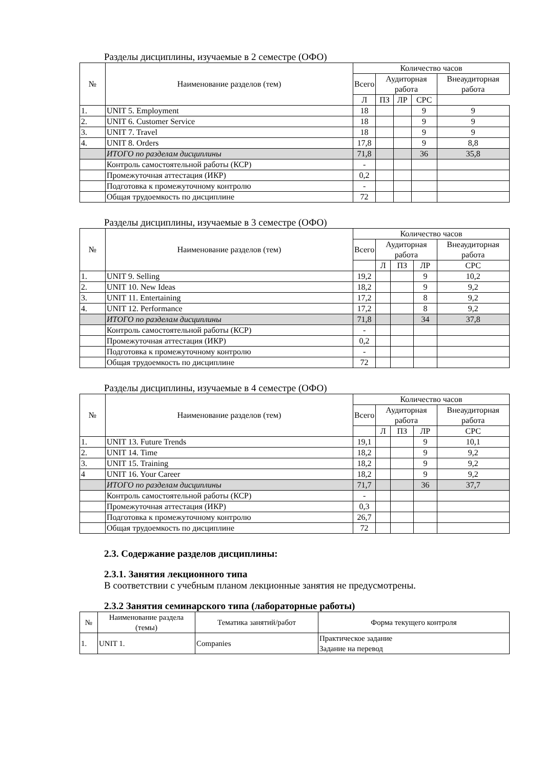Разделы дисциплины, изучаемые в 2 семестре (ОФО)
| № | Наименование разделов (тем) | Количество часов | | | | |
| --- | --- | --- | --- | --- | --- | --- |
| | | Всего | Аудиторная работа | | | Внеаудиторная работа |
| | | Л | ПЗ | ЛР | СРС | |
| 1. | UNIT 5. Employment | 18 | | | 9 | 9 |
| 2. | UNIT 6. Customer Service | 18 | | | 9 | 9 |
| 3. | UNIT 7. Travel | 18 | | | 9 | 9 |
| 4. | UNIT 8. Orders | 17,8 | | | 9 | 8,8 |
| | ИТОГО по разделам дисциплины | 71,8 | | | 36 | 35,8 |
| | Контроль самостоятельной работы (КСР) | - | | | | |
| | Промежуточная аттестация (ИКР) | 0,2 | | | | |
| | Подготовка к промежуточному контролю | - | | | | |
| | Общая трудоемкость по дисциплине | 72 | | | | |
Разделы дисциплины, изучаемые в 3 семестре (ОФО)
| № | Наименование разделов (тем) | Количество часов | | | | |
| --- | --- | --- | --- | --- | --- | --- |
| | | Всего | Аудиторная работа | | | Внеаудиторная работа |
| | | | Л | ПЗ | ЛР | СРС |
| 1. | UNIT 9. Selling | 19,2 | | | 9 | 10,2 |
| 2. | UNIT 10. New Ideas | 18,2 | | | 9 | 9,2 |
| 3. | UNIT 11. Entertaining | 17,2 | | | 8 | 9,2 |
| 4. | UNIT 12. Performance | 17,2 | | | 8 | 9,2 |
| | ИТОГО по разделам дисциплины | 71,8 | | | 34 | 37,8 |
| | Контроль самостоятельной работы (КСР) | - | | | | |
| | Промежуточная аттестация (ИКР) | 0,2 | | | | |
| | Подготовка к промежуточному контролю | - | | | | |
| | Общая трудоемкость по дисциплине | 72 | | | | |
Разделы дисциплины, изучаемые в 4 семестре (ОФО)
| № | Наименование разделов (тем) | Количество часов | | | | |
| --- | --- | --- | --- | --- | --- | --- |
| | | Всего | Аудиторная работа | | | Внеаудиторная работа |
| | | | Л | ПЗ | ЛР | СРС |
| 1. | UNIT 13. Future Trends | 19,1 | | | 9 | 10,1 |
| 2. | UNIT 14. Time | 18,2 | | | 9 | 9,2 |
| 3. | UNIT 15. Training | 18,2 | | | 9 | 9,2 |
| 4 | UNIT 16. Your Career | 18,2 | | | 9 | 9,2 |
| | ИТОГО по разделам дисциплины | 71,7 | | | 36 | 37,7 |
| | Контроль самостоятельной работы (КСР) | - | | | | |
| | Промежуточная аттестация (ИКР) | 0,3 | | | | |
| | Подготовка к промежуточному контролю | 26,7 | | | | |
| | Общая трудоемкость по дисциплине | 72 | | | | |
2.3. Содержание разделов дисциплины:
2.3.1. Занятия лекционного типа
В соответствии с учебным планом лекционные занятия не предусмотрены.
2.3.2 Занятия семинарского типа (лабораторные работы)
| № | Наименование раздела (темы) | Тематика занятий/работ | Форма текущего контроля |
| --- | --- | --- | --- |
| 1. | UNIT 1. | Companies | Практическое задание Задание на перевод |